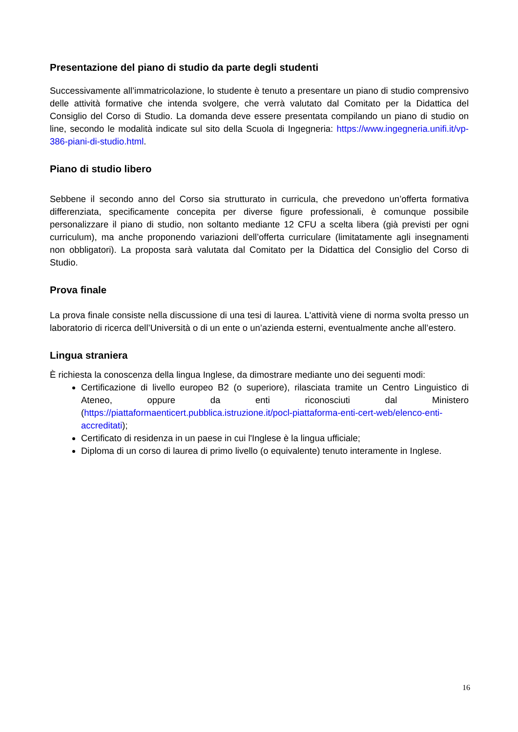Presentazione del piano di studio da parte degli studenti
Successivamente all’immatricolazione, lo studente è tenuto a presentare un piano di studio comprensivo delle attività formative che intenda svolgere, che verrà valutato dal Comitato per la Didattica del Consiglio del Corso di Studio. La domanda deve essere presentata compilando un piano di studio on line, secondo le modalità indicate sul sito della Scuola di Ingegneria: https://www.ingegneria.unifi.it/vp-386-piani-di-studio.html.
Piano di studio libero
Sebbene il secondo anno del Corso sia strutturato in curricula, che prevedono un’offerta formativa differenziata, specificamente concepita per diverse figure professionali, è comunque possibile personalizzare il piano di studio, non soltanto mediante 12 CFU a scelta libera (già previsti per ogni curriculum), ma anche proponendo variazioni dell’offerta curriculare (limitatamente agli insegnamenti non obbligatori). La proposta sarà valutata dal Comitato per la Didattica del Consiglio del Corso di Studio.
Prova finale
La prova finale consiste nella discussione di una tesi di laurea. L'attività viene di norma svolta presso un laboratorio di ricerca dell’Università o di un ente o un’azienda esterni, eventualmente anche all’estero.
Lingua straniera
È richiesta la conoscenza della lingua Inglese, da dimostrare mediante uno dei seguenti modi:
Certificazione di livello europeo B2 (o superiore), rilasciata tramite un Centro Linguistico di Ateneo, oppure da enti riconosciuti dal Ministero (https://piattaformaenticert.pubblica.istruzione.it/pocl-piattaforma-enti-cert-web/elenco-enti-accreditati);
Certificato di residenza in un paese in cui l'Inglese è la lingua ufficiale;
Diploma di un corso di laurea di primo livello (o equivalente) tenuto interamente in Inglese.
16